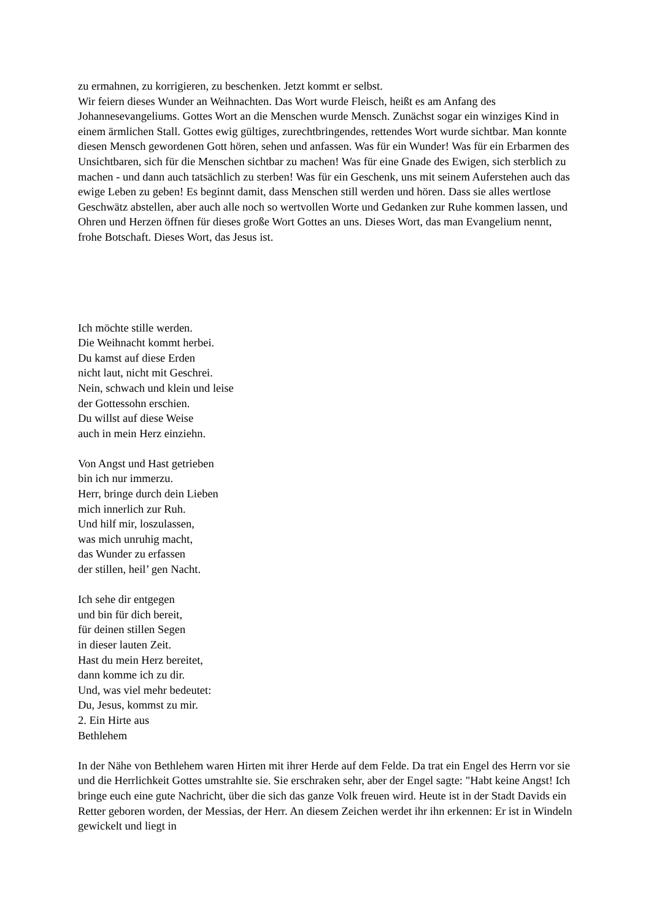zu ermahnen, zu korrigieren, zu beschenken. Jetzt kommt er selbst.
Wir feiern dieses Wunder an Weihnachten. Das Wort wurde Fleisch, heißt es am Anfang des Johannesevangeliums. Gottes Wort an die Menschen wurde Mensch. Zunächst sogar ein winziges Kind in einem ärmlichen Stall. Gottes ewig gültiges, zurechtbringendes, rettendes Wort wurde sichtbar. Man konnte diesen Mensch gewordenen Gott hören, sehen und anfassen. Was für ein Wunder! Was für ein Erbarmen des Unsichtbaren, sich für die Menschen sichtbar zu machen! Was für eine Gnade des Ewigen, sich sterblich zu machen - und dann auch tatsächlich zu sterben! Was für ein Geschenk, uns mit seinem Auferstehen auch das ewige Leben zu geben! Es beginnt damit, dass Menschen still werden und hören. Dass sie alles wertlose Geschwätz abstellen, aber auch alle noch so wertvollen Worte und Gedanken zur Ruhe kommen lassen, und Ohren und Herzen öffnen für dieses große Wort Gottes an uns. Dieses Wort, das man Evangelium nennt, frohe Botschaft. Dieses Wort, das Jesus ist.
Ich möchte stille werden.
Die Weihnacht kommt herbei.
Du kamst auf diese Erden
nicht laut, nicht mit Geschrei.
Nein, schwach und klein und leise
der Gottessohn erschien.
Du willst auf diese Weise
auch in mein Herz einziehn.
Von Angst und Hast getrieben
bin ich nur immerzu.
Herr, bringe durch dein Lieben
mich innerlich zur Ruh.
Und hilf mir, loszulassen,
was mich unruhig macht,
das Wunder zu erfassen
der stillen, heil’ gen Nacht.
Ich sehe dir entgegen
und bin für dich bereit,
für deinen stillen Segen
in dieser lauten Zeit.
Hast du mein Herz bereitet,
dann komme ich zu dir.
Und, was viel mehr bedeutet:
Du, Jesus, kommst zu mir.
2. Ein Hirte aus
Bethlehem
In der Nähe von Bethlehem waren Hirten mit ihrer Herde auf dem Felde. Da trat ein Engel des Herrn vor sie und die Herrlichkeit Gottes umstrahlte sie. Sie erschraken sehr, aber der Engel sagte: "Habt keine Angst! Ich bringe euch eine gute Nachricht, über die sich das ganze Volk freuen wird. Heute ist in der Stadt Davids ein Retter geboren worden, der Messias, der Herr. An diesem Zeichen werdet ihr ihn erkennen: Er ist in Windeln gewickelt und liegt in